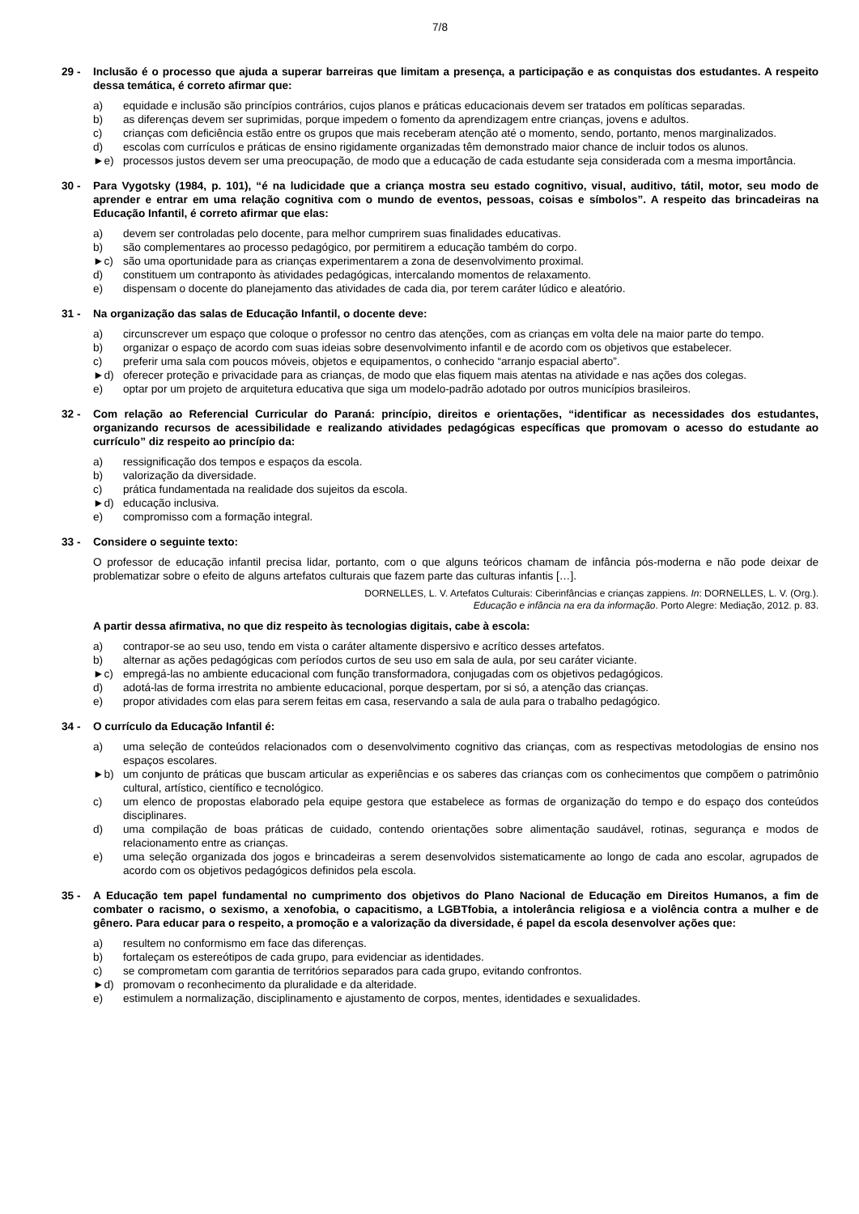7/8
29 - Inclusão é o processo que ajuda a superar barreiras que limitam a presença, a participação e as conquistas dos estudantes. A respeito dessa temática, é correto afirmar que:
a) equidade e inclusão são princípios contrários, cujos planos e práticas educacionais devem ser tratados em políticas separadas.
b) as diferenças devem ser suprimidas, porque impedem o fomento da aprendizagem entre crianças, jovens e adultos.
c) crianças com deficiência estão entre os grupos que mais receberam atenção até o momento, sendo, portanto, menos marginalizados.
d) escolas com currículos e práticas de ensino rigidamente organizadas têm demonstrado maior chance de incluir todos os alunos.
►e) processos justos devem ser uma preocupação, de modo que a educação de cada estudante seja considerada com a mesma importância.
30 - Para Vygotsky (1984, p. 101), “é na ludicidade que a criança mostra seu estado cognitivo, visual, auditivo, tátil, motor, seu modo de aprender e entrar em uma relação cognitiva com o mundo de eventos, pessoas, coisas e símbolos”. A respeito das brincadeiras na Educação Infantil, é correto afirmar que elas:
a) devem ser controladas pelo docente, para melhor cumprirem suas finalidades educativas.
b) são complementares ao processo pedagógico, por permitirem a educação também do corpo.
►c) são uma oportunidade para as crianças experimentarem a zona de desenvolvimento proximal.
d) constituem um contraponto às atividades pedagógicas, intercalando momentos de relaxamento.
e) dispensam o docente do planejamento das atividades de cada dia, por terem caráter lúdico e aleatório.
31 - Na organização das salas de Educação Infantil, o docente deve:
a) circunscrever um espaço que coloque o professor no centro das atenções, com as crianças em volta dele na maior parte do tempo.
b) organizar o espaço de acordo com suas ideias sobre desenvolvimento infantil e de acordo com os objetivos que estabelecer.
c) preferir uma sala com poucos móveis, objetos e equipamentos, o conhecido “arranjo espacial aberto”.
►d) oferecer proteção e privacidade para as crianças, de modo que elas fiquem mais atentas na atividade e nas ações dos colegas.
e) optar por um projeto de arquitetura educativa que siga um modelo-padrão adotado por outros municípios brasileiros.
32 - Com relação ao Referencial Curricular do Paraná: princípio, direitos e orientações, “identificar as necessidades dos estudantes, organizando recursos de acessibilidade e realizando atividades pedagógicas específicas que promovam o acesso do estudante ao currículo” diz respeito ao princípio da:
a) ressignificação dos tempos e espaços da escola.
b) valorização da diversidade.
c) prática fundamentada na realidade dos sujeitos da escola.
►d) educação inclusiva.
e) compromisso com a formação integral.
33 - Considere o seguinte texto:
O professor de educação infantil precisa lidar, portanto, com o que alguns teóricos chamam de infância pós-moderna e não pode deixar de problematizar sobre o efeito de alguns artefatos culturais que fazem parte das culturas infantis […].
DORNELLES, L. V. Artefatos Culturais: Ciberinfâncias e crianças zappiens. In: DORNELLES, L. V. (Org.).
Educação e infância na era da informação. Porto Alegre: Mediação, 2012. p. 83.
A partir dessa afirmativa, no que diz respeito às tecnologias digitais, cabe à escola:
a) contrapor-se ao seu uso, tendo em vista o caráter altamente dispersivo e acrítico desses artefatos.
b) alternar as ações pedagógicas com períodos curtos de seu uso em sala de aula, por seu caráter viciante.
►c) empregá-las no ambiente educacional com função transformadora, conjugadas com os objetivos pedagógicos.
d) adotá-las de forma irrestrita no ambiente educacional, porque despertam, por si só, a atenção das crianças.
e) propor atividades com elas para serem feitas em casa, reservando a sala de aula para o trabalho pedagógico.
34 - O currículo da Educação Infantil é:
a) uma seleção de conteúdos relacionados com o desenvolvimento cognitivo das crianças, com as respectivas metodologias de ensino nos espaços escolares.
►b) um conjunto de práticas que buscam articular as experiências e os saberes das crianças com os conhecimentos que compõem o patrimônio cultural, artístico, científico e tecnológico.
c) um elenco de propostas elaborado pela equipe gestora que estabelece as formas de organização do tempo e do espaço dos conteúdos disciplinares.
d) uma compilação de boas práticas de cuidado, contendo orientações sobre alimentação saudável, rotinas, segurança e modos de relacionamento entre as crianças.
e) uma seleção organizada dos jogos e brincadeiras a serem desenvolvidos sistematicamente ao longo de cada ano escolar, agrupados de acordo com os objetivos pedagógicos definidos pela escola.
35 - A Educação tem papel fundamental no cumprimento dos objetivos do Plano Nacional de Educação em Direitos Humanos, a fim de combater o racismo, o sexismo, a xenofobia, o capacitismo, a LGBTfobia, a intolerância religiosa e a violência contra a mulher e de gênero. Para educar para o respeito, a promoção e a valorização da diversidade, é papel da escola desenvolver ações que:
a) resultem no conformismo em face das diferenças.
b) fortaleçam os estereótipos de cada grupo, para evidenciar as identidades.
c) se comprometam com garantia de territórios separados para cada grupo, evitando confrontos.
►d) promovam o reconhecimento da pluralidade e da alteridade.
e) estimulem a normalização, disciplinamento e ajustamento de corpos, mentes, identidades e sexualidades.